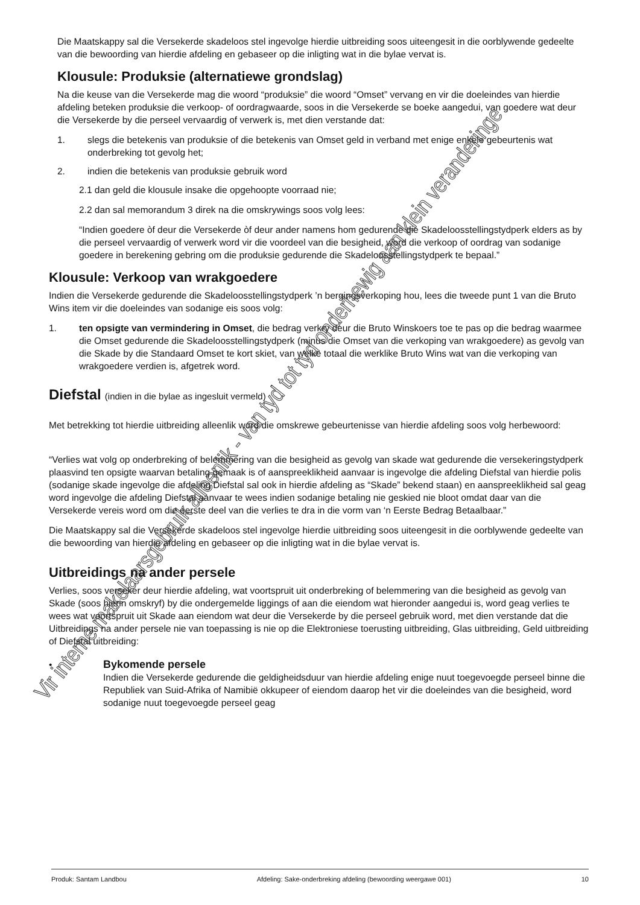Die Maatskappy sal die Versekerde skadeloos stel ingevolge hierdie uitbreiding soos uiteengesit in die oorblywende gedeelte van die bewoording van hierdie afdeling en gebaseer op die inligting wat in die bylae vervat is.
Klousule: Produksie (alternatiewe grondslag)
Na die keuse van die Versekerde mag die woord “produksie” die woord “Omset” vervang en vir die doeleindes van hierdie afdeling beteken produksie die verkoop- of oordragwaarde, soos in die Versekerde se boeke aangedui, van goedere wat deur die Versekerde by die perseel vervaardig of verwerk is, met dien verstande dat:
1. slegs die betekenis van produksie of die betekenis van Omset geld in verband met enige enkele gebeurtenis wat onderbreking tot gevolg het;
2. indien die betekenis van produksie gebruik word
2.1 dan geld die klousule insake die opgehoopte voorraad nie;
2.2 dan sal memorandum 3 direk na die omskrywings soos volg lees:
“Indien goedere òf deur die Versekerde òf deur ander namens hom gedurende die Skadeloosstellingstydperk elders as by die perseel vervaardig of verwerk word vir die voordeel van die besigheid, word die verkoop of oordrag van sodanige goedere in berekening gebring om die produksie gedurende die Skadeloosstellingstydperk te bepaal.”
Klousule: Verkoop van wrakgoedere
Indien die Versekerde gedurende die Skadeloosstellingstydperk ’n bergingsverkoping hou, lees die tweede punt 1 van die Bruto Wins item vir die doeleindes van sodanige eis soos volg:
1. ten opsigte van vermindering in Omset, die bedrag verkry deur die Bruto Winskoers toe te pas op die bedrag waarmee die Omset gedurende die Skadeloosstellingstydperk (minus die Omset van die verkoping van wrakgoedere) as gevolg van die Skade by die Standaard Omset te kort skiet, van welke totaal die werklike Bruto Wins wat van die verkoping van wrakgoedere verdien is, afgetrek word.
Diefstal (indien in die bylae as ingesluit vermeld)
Met betrekking tot hierdie uitbreiding alleenlik word die omskrewe gebeurtenisse van hierdie afdeling soos volg herbewoord:
“Verlies wat volg op onderbreking of belemmering van die besigheid as gevolg van skade wat gedurende die versekeringstydperk plaasvind ten opsigte waarvan betaling gemaak is of aanspreeklikheid aanvaar is ingevolge die afdeling Diefstal van hierdie polis (sodanige skade ingevolge die afdeling Diefstal sal ook in hierdie afdeling as “Skade” bekend staan) en aanspreeklikheid sal geag word ingevolge die afdeling Diefstal aanvaar te wees indien sodanige betaling nie geskied nie bloot omdat daar van die Versekerde vereis word om die eerste deel van die verlies te dra in die vorm van ‘n Eerste Bedrag Betaalbaar.”
Die Maatskappy sal die Versekerde skadeloos stel ingevolge hierdie uitbreiding soos uiteengesit in die oorblywende gedeelte van die bewoording van hierdie afdeling en gebaseer op die inligting wat in die bylae vervat is.
Uitbreidings na ander persele
Verlies, soos verseker deur hierdie afdeling, wat voortspruit uit onderbreking of belemmering van die besigheid as gevolg van Skade (soos hierin omskryf) by die ondergemelde liggings of aan die eiendom wat hieronder aangedui is, word geag verlies te wees wat voortspruit uit Skade aan eiendom wat deur die Versekerde by die perseel gebruik word, met dien verstande dat die Uitbreidings na ander persele nie van toepassing is nie op die Elektroniese toerusting uitbreiding, Glas uitbreiding, Geld uitbreiding of Diefstal uitbreiding:
• Bykomende persele
Indien die Versekerde gedurende die geldigheidsduur van hierdie afdeling enige nuut toegevoegde perseel binne die Republiek van Suid-Afrika of Namibië okkupeer of eiendom daarop het vir die doeleindes van die besigheid, word sodanige nuut toegevoegde perseel geag
Vir interne makelaarsgebruik alleenlik - van tyd tot tyd onderhewig aan klein veranderinge
Produk: Santam Landbou Afdeling: Sake-onderbreking afdeling (bewoording weergawe 001) 10